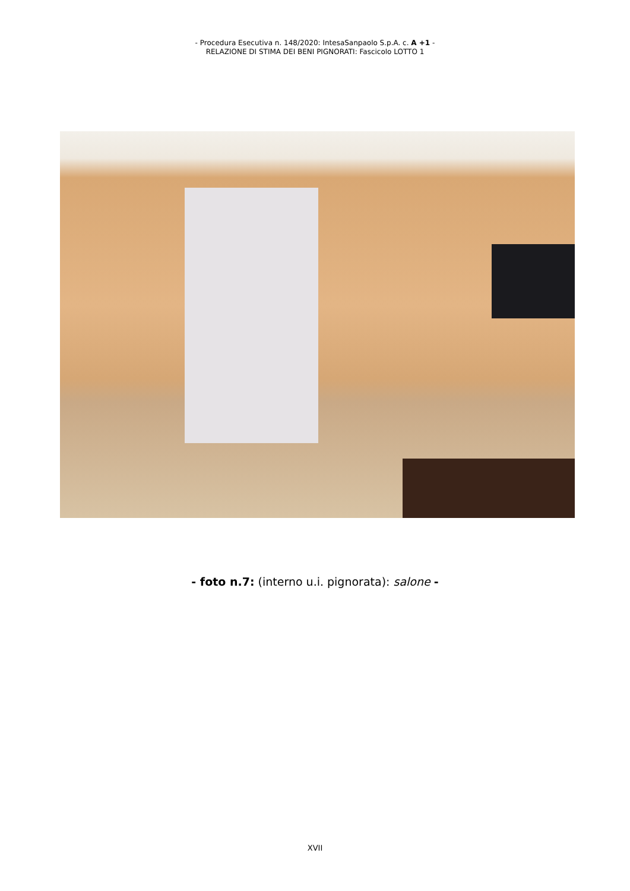- Procedura Esecutiva n. 148/2020: IntesaSanpaolo S.p.A. c. A +1 -
RELAZIONE DI STIMA DEI BENI PIGNORATI: Fascicolo LOTTO 1
- foto n.7: (interno u.i. pignorata): salone -
XVII